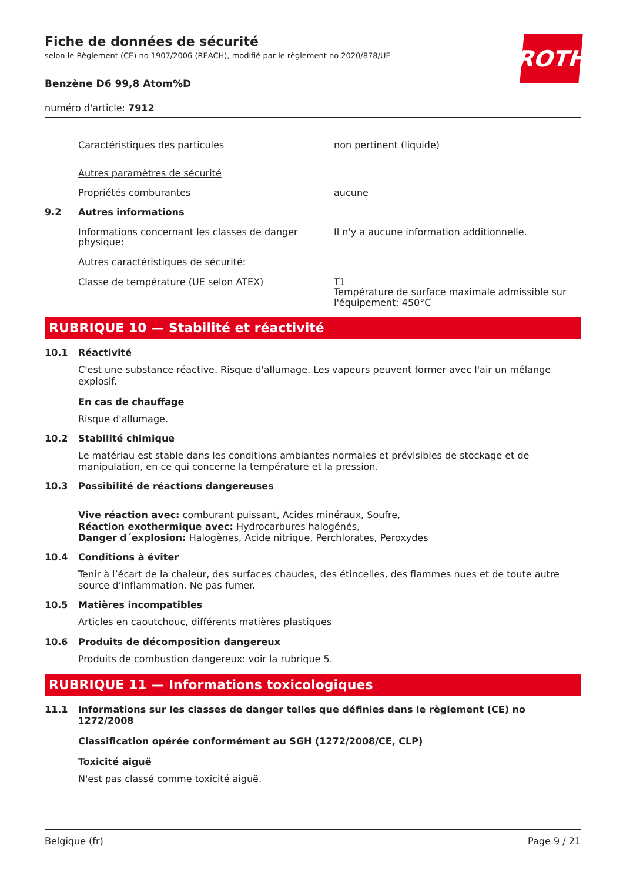ROTH
Fiche de données de sécurité
selon le Règlement (CE) no 1907/2006 (REACH), modifié par le règlement no 2020/878/UE
Benzène D6 99,8 Atom%D
numéro d'article: 7912
Caractéristiques des particules non pertinent (liquide)
Autres paramètres de sécurité
Propriétés comburantes aucune
9.2 Autres informations
Informations concernant les classes de danger physique:
Il n'y a aucune information additionnelle.
Autres caractéristiques de sécurité:
Classe de température (UE selon ATEX) T1
Température de surface maximale admissible sur l'équipement: 450°C
RUBRIQUE 10 — Stabilité et réactivité
10.1 Réactivité
C'est une substance réactive. Risque d'allumage. Les vapeurs peuvent former avec l'air un mélange explosif.
En cas de chauffage
Risque d'allumage.
10.2 Stabilité chimique
Le matériau est stable dans les conditions ambiantes normales et prévisibles de stockage et de manipulation, en ce qui concerne la température et la pression.
10.3 Possibilité de réactions dangereuses
Vive réaction avec: comburant puissant, Acides minéraux, Soufre,
Réaction exothermique avec: Hydrocarbures halogénés,
Danger d´explosion: Halogènes, Acide nitrique, Perchlorates, Peroxydes
10.4 Conditions à éviter
Tenir à l’écart de la chaleur, des surfaces chaudes, des étincelles, des flammes nues et de toute autre source d’inflammation. Ne pas fumer.
10.5 Matières incompatibles
Articles en caoutchouc, différents matières plastiques
10.6 Produits de décomposition dangereux
Produits de combustion dangereux: voir la rubrique 5.
RUBRIQUE 11 — Informations toxicologiques
11.1 Informations sur les classes de danger telles que définies dans le règlement (CE) no 1272/2008
Classification opérée conformément au SGH (1272/2008/CE, CLP)
Toxicité aiguë
N'est pas classé comme toxicité aiguë.
Belgique (fr) Page 9 / 21